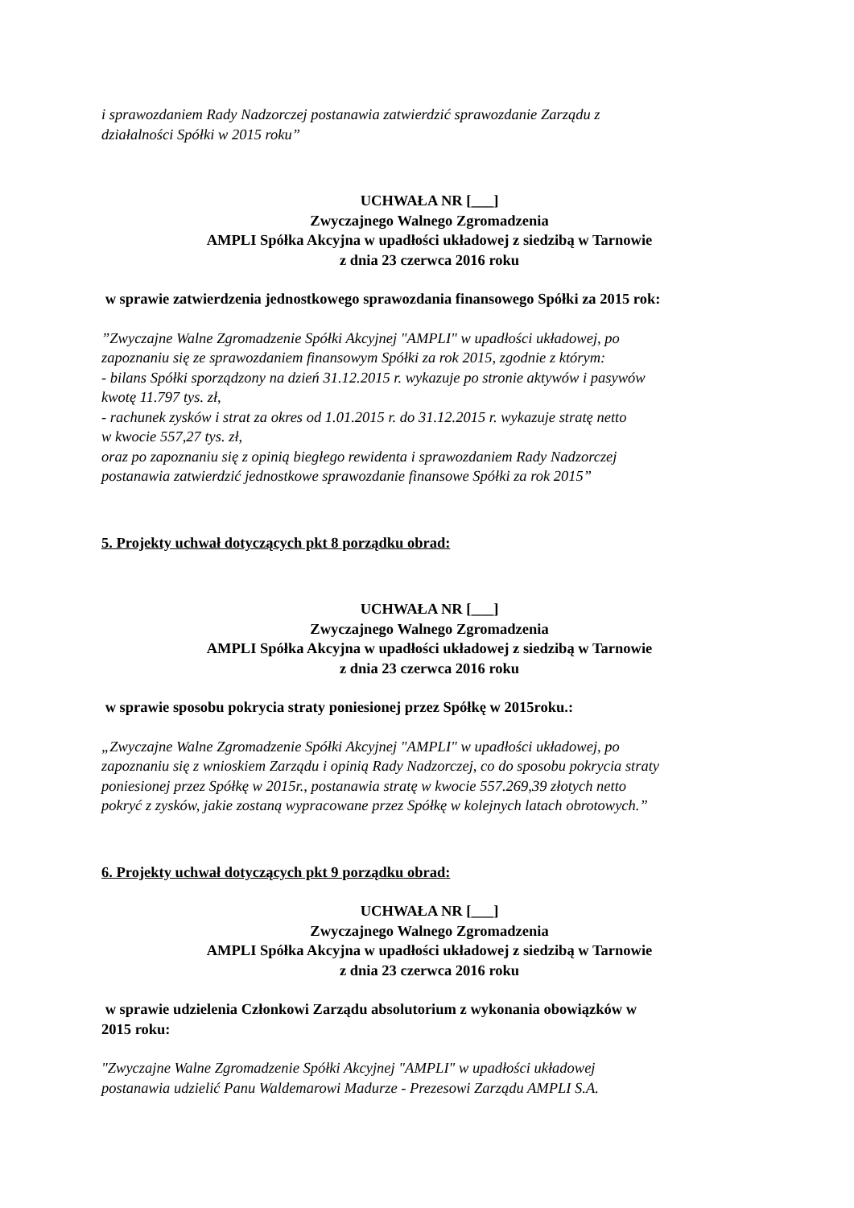i sprawozdaniem Rady Nadzorczej postanawia zatwierdzić sprawozdanie Zarządu z
działalności Spółki w 2015 roku”
UCHWAŁA NR [___]
Zwyczajnego Walnego Zgromadzenia
AMPLI Spółka Akcyjna w upadłości układowej z siedzibą w Tarnowie
z dnia 23 czerwca 2016 roku
w sprawie zatwierdzenia jednostkowego sprawozdania finansowego Spółki za 2015 rok:
”Zwyczajne Walne Zgromadzenie Spółki Akcyjnej "AMPLI" w upadłości układowej, po
zapoznaniu się ze sprawozdaniem finansowym Spółki za rok 2015, zgodnie z którym:
- bilans Spółki sporządzony na dzień 31.12.2015 r. wykazuje po stronie aktywów i pasywów
kwotę 11.797 tys. zł,
- rachunek zysków i strat za okres od 1.01.2015 r. do 31.12.2015 r. wykazuje stratę netto
w kwocie 557,27 tys. zł,
oraz po zapoznaniu się z opinią biegłego rewidenta i sprawozdaniem Rady Nadzorczej
postanawia zatwierdzić jednostkowe sprawozdanie finansowe Spółki za rok 2015”
5. Projekty uchwał dotyczących pkt 8 porządku obrad:
UCHWAŁA NR [___]
Zwyczajnego Walnego Zgromadzenia
AMPLI Spółka Akcyjna w upadłości układowej z siedzibą w Tarnowie
z dnia 23 czerwca 2016 roku
w sprawie sposobu pokrycia straty poniesionej przez Spółkę w 2015roku.:
„Zwyczajne Walne Zgromadzenie Spółki Akcyjnej "AMPLI" w upadłości układowej, po
zapoznaniu się z wnioskiem Zarządu i opinią Rady Nadzorczej, co do sposobu pokrycia straty
poniesionej przez Spółkę w 2015r., postanawia stratę w kwocie 557.269,39 złotych netto
pokryć z zysków, jakie zostaną wypracowane przez Spółkę w kolejnych latach obrotowych.”
6. Projekty uchwał dotyczących pkt 9 porządku obrad:
UCHWAŁA NR [___]
Zwyczajnego Walnego Zgromadzenia
AMPLI Spółka Akcyjna w upadłości układowej z siedzibą w Tarnowie
z dnia 23 czerwca 2016 roku
w sprawie udzielenia Członkowi Zarządu absolutorium z wykonania obowiązków w
2015 roku:
"Zwyczajne Walne Zgromadzenie Spółki Akcyjnej "AMPLI" w upadłości układowej
postanawia udzielić Panu Waldemarowi Madurze - Prezesowi Zarządu AMPLI S.A.